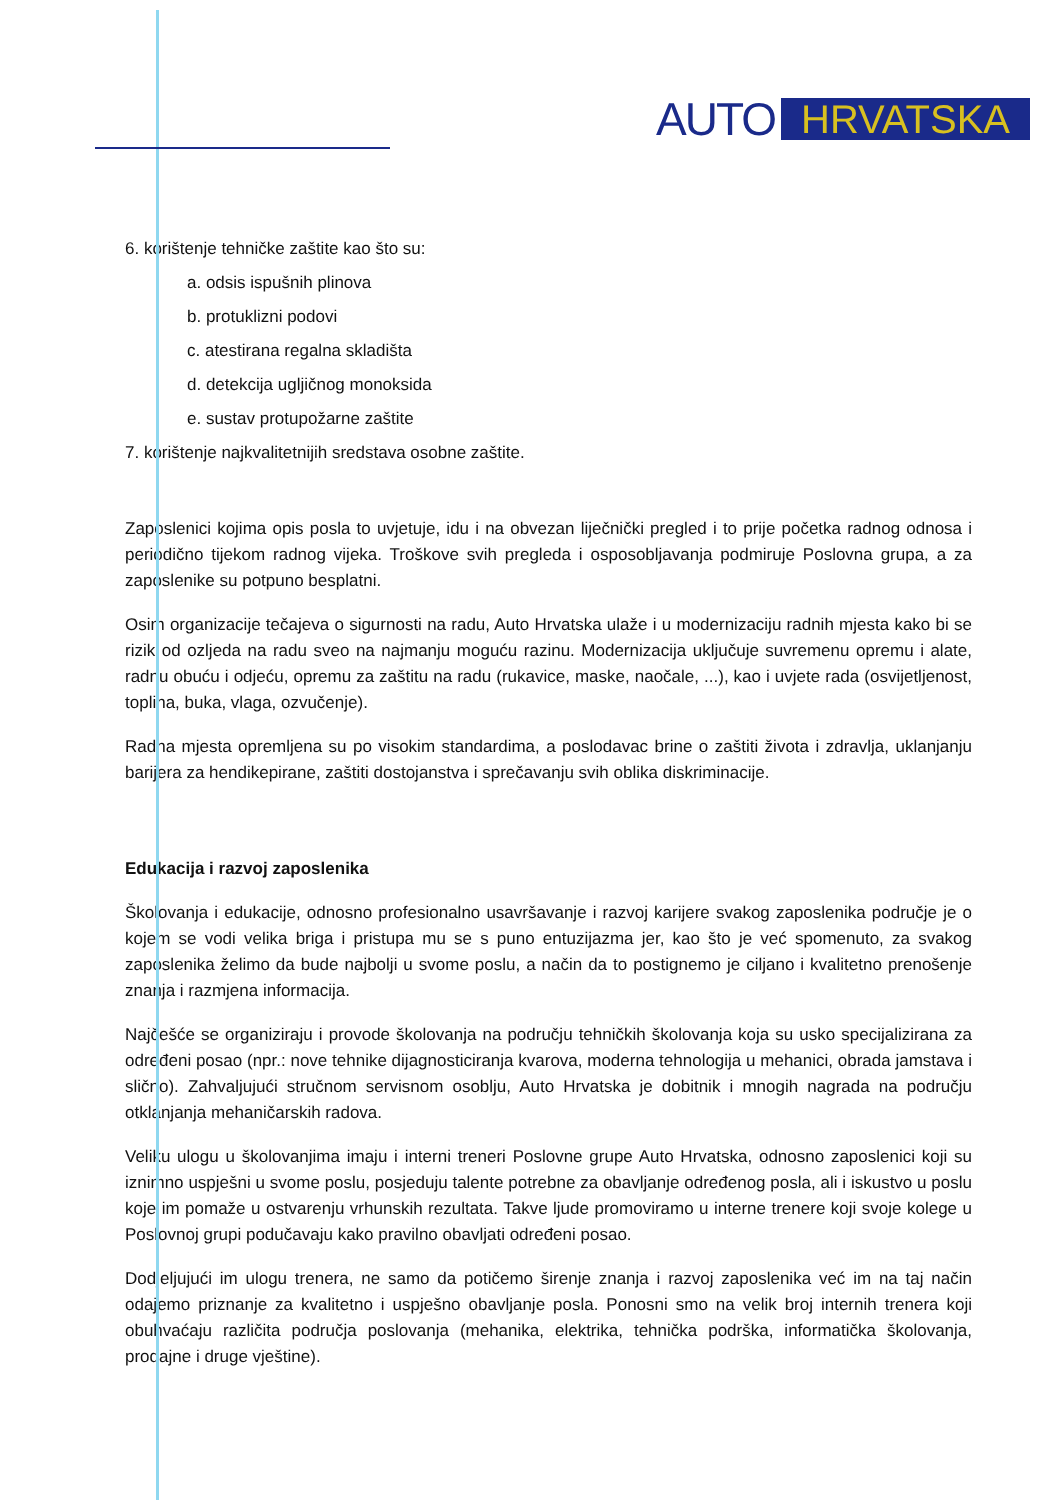AUTO HRVATSKA
6. korištenje tehničke zaštite kao što su:
a. odsis ispušnih plinova
b. protuklizni podovi
c. atestirana regalna skladišta
d. detekcija ugljičnog monoksida
e. sustav protupožarne zaštite
7. korištenje najkvalitetnijih sredstava osobne zaštite.
Zaposlenici kojima opis posla to uvjetuje, idu i na obvezan liječnički pregled i to prije početka radnog odnosa i periodično tijekom radnog vijeka. Troškove svih pregleda i osposobljavanja podmiruje Poslovna grupa, a za zaposlenike su potpuno besplatni.
Osim organizacije tečajeva o sigurnosti na radu, Auto Hrvatska ulaže i u modernizaciju radnih mjesta kako bi se rizik od ozljeda na radu sveo na najmanju moguću razinu. Modernizacija uključuje suvremenu opremu i alate, radnu obuću i odjeću, opremu za zaštitu na radu (rukavice, maske, naočale, ...), kao i uvjete rada (osvijetljenost, toplina, buka, vlaga, ozvučenje).
Radna mjesta opremljena su po visokim standardima, a poslodavac brine o zaštiti života i zdravlja, uklanjanju barijera za hendikepirane, zaštiti dostojanstva i sprečavanju svih oblika diskriminacije.
Edukacija i razvoj zaposlenika
Školovanja i edukacije, odnosno profesionalno usavršavanje i razvoj karijere svakog zaposlenika područje je o kojem se vodi velika briga i pristupa mu se s puno entuzijazma jer, kao što je već spomenuto, za svakog zaposlenika želimo da bude najbolji u svome poslu, a način da to postignemo je ciljano i kvalitetno prenošenje znanja i razmjena informacija.
Najčešće se organiziraju i provode školovanja na području tehničkih školovanja koja su usko specijalizirana za određeni posao (npr.: nove tehnike dijagnosticiranja kvarova, moderna tehnologija u mehanici, obrada jamstava i slično). Zahvaljujući stručnom servisnom osoblju, Auto Hrvatska je dobitnik i mnogih nagrada na području otklanjanja mehaničarskih radova.
Veliku ulogu u školovanjima imaju i interni treneri Poslovne grupe Auto Hrvatska, odnosno zaposlenici koji su iznimno uspješni u svome poslu, posjeduju talente potrebne za obavljanje određenog posla, ali i iskustvo u poslu koje im pomaže u ostvarenju vrhunskih rezultata. Takve ljude promoviramo u interne trenere koji svoje kolege u Poslovnoj grupi podučavaju kako pravilno obavljati određeni posao.
Dodjeljujući im ulogu trenera, ne samo da potičemo širenje znanja i razvoj zaposlenika već im na taj način odajemo priznanje za kvalitetno i uspješno obavljanje posla. Ponosni smo na velik broj internih trenera koji obuhvaćaju različita područja poslovanja (mehanika, elektrika, tehnička podrška, informatička školovanja, prodajne i druge vještine).